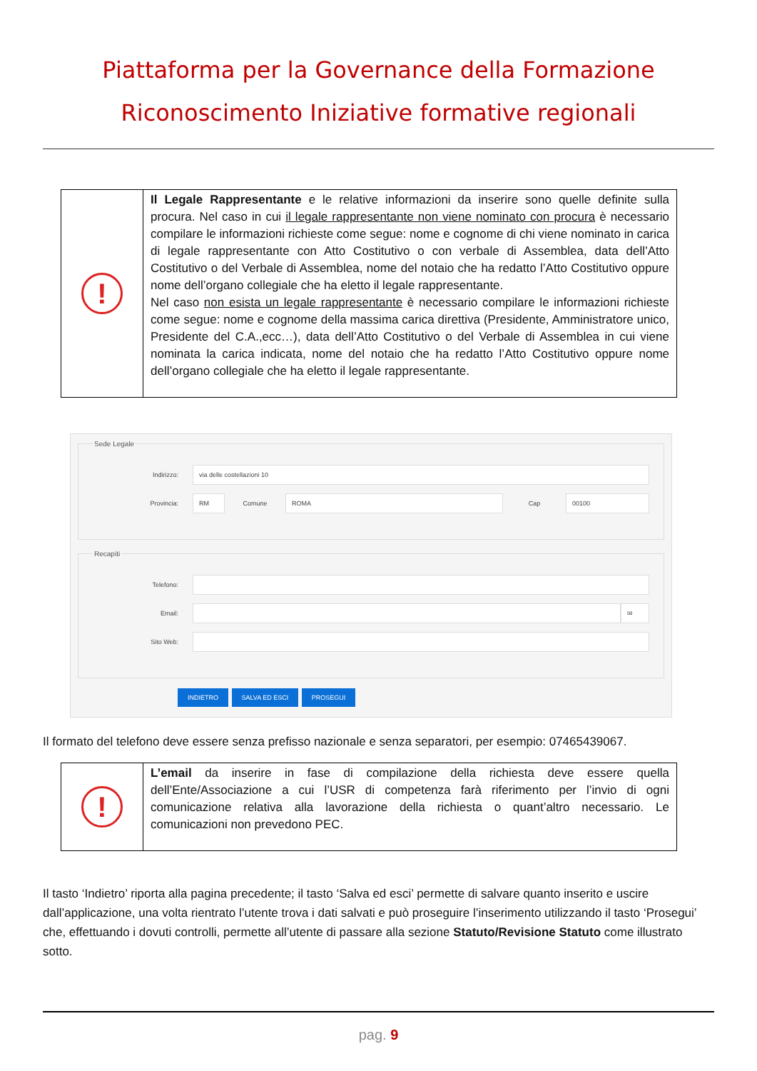Piattaforma per la Governance della Formazione
Riconoscimento Iniziative formative regionali
| ! | Il Legale Rappresentante e le relative informazioni da inserire sono quelle definite sulla procura. Nel caso in cui il legale rappresentante non viene nominato con procura è necessario compilare le informazioni richieste come segue: nome e cognome di chi viene nominato in carica di legale rappresentante con Atto Costitutivo o con verbale di Assemblea, data dell’Atto Costitutivo o del Verbale di Assemblea, nome del notaio che ha redatto l’Atto Costitutivo oppure nome dell’organo collegiale che ha eletto il legale rappresentante. Nel caso non esista un legale rappresentante è necessario compilare le informazioni richieste come segue: nome e cognome della massima carica direttiva (Presidente, Amministratore unico, Presidente del C.A.,ecc…), data dell’Atto Costitutivo o del Verbale di Assemblea in cui viene nominata la carica indicata, nome del notaio che ha redatto l’Atto Costitutivo oppure nome dell’organo collegiale che ha eletto il legale rappresentante. |
Sede Legale
Indirizzo:
via delle costellazioni 10
Provincia:
RM
Comune
ROMA
Cap
00100
Recapiti
Telefono:
Email:
✉
Sito Web:
INDIETRO SALVA ED ESCI PROSEGUI
Il formato del telefono deve essere senza prefisso nazionale e senza separatori, per esempio: 07465439067.
| ! | L’email da inserire in fase di compilazione della richiesta deve essere quella dell’Ente/Associazione a cui l’USR di competenza farà riferimento per l’invio di ogni comunicazione relativa alla lavorazione della richiesta o quant’altro necessario. Le comunicazioni non prevedono PEC. |
Il tasto ‘Indietro’ riporta alla pagina precedente; il tasto ‘Salva ed esci’ permette di salvare quanto inserito e uscire dall’applicazione, una volta rientrato l’utente trova i dati salvati e può proseguire l’inserimento utilizzando il tasto ‘Prosegui’ che, effettuando i dovuti controlli, permette all’utente di passare alla sezione Statuto/Revisione Statuto come illustrato sotto.
pag. 9